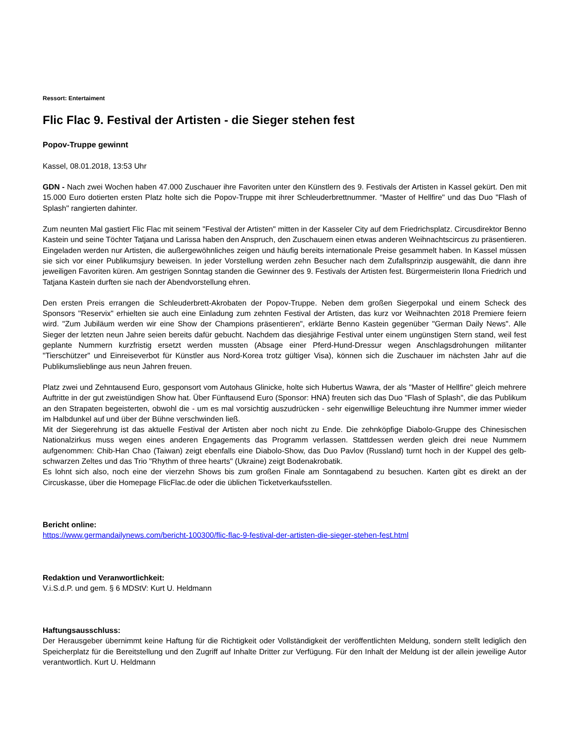Ressort: Entertaiment
Flic Flac 9. Festival der Artisten - die Sieger stehen fest
Popov-Truppe gewinnt
Kassel, 08.01.2018, 13:53 Uhr
GDN - Nach zwei Wochen haben 47.000 Zuschauer ihre Favoriten unter den Künstlern des 9. Festivals der Artisten in Kassel gekürt. Den mit 15.000 Euro dotierten ersten Platz holte sich die Popov-Truppe mit ihrer Schleuderbrettnummer. "Master of Hellfire" und das Duo "Flash of Splash" rangierten dahinter.
Zum neunten Mal gastiert Flic Flac mit seinem "Festival der Artisten" mitten in der Kasseler City auf dem Friedrichsplatz. Circusdirektor Benno Kastein und seine Töchter Tatjana und Larissa haben den Anspruch, den Zuschauern einen etwas anderen Weihnachtscircus zu präsentieren. Eingeladen werden nur Artisten, die außergewöhnliches zeigen und häufig bereits internationale Preise gesammelt haben. In Kassel müssen sie sich vor einer Publikumsjury beweisen. In jeder Vorstellung werden zehn Besucher nach dem Zufallsprinzip ausgewählt, die dann ihre jeweiligen Favoriten küren. Am gestrigen Sonntag standen die Gewinner des 9. Festivals der Artisten fest. Bürgermeisterin Ilona Friedrich und Tatjana Kastein durften sie nach der Abendvorstellung ehren.
Den ersten Preis errangen die Schleuderbrett-Akrobaten der Popov-Truppe. Neben dem großen Siegerpokal und einem Scheck des Sponsors "Reservix" erhielten sie auch eine Einladung zum zehnten Festival der Artisten, das kurz vor Weihnachten 2018 Premiere feiern wird. "Zum Jubiläum werden wir eine Show der Champions präsentieren", erklärte Benno Kastein gegenüber "German Daily News". Alle Sieger der letzten neun Jahre seien bereits dafür gebucht. Nachdem das diesjährige Festival unter einem ungünstigen Stern stand, weil fest geplante Nummern kurzfristig ersetzt werden mussten (Absage einer Pferd-Hund-Dressur wegen Anschlagsdrohungen militanter "Tierschützer" und Einreiseverbot für Künstler aus Nord-Korea trotz gültiger Visa), können sich die Zuschauer im nächsten Jahr auf die Publikumslieblinge aus neun Jahren freuen.
Platz zwei und Zehntausend Euro, gesponsort vom Autohaus Glinicke, holte sich Hubertus Wawra, der als "Master of Hellfire" gleich mehrere Auftritte in der gut zweistündigen Show hat. Über Fünftausend Euro (Sponsor: HNA) freuten sich das Duo "Flash of Splash", die das Publikum an den Strapaten begeisterten, obwohl die - um es mal vorsichtig auszudrücken - sehr eigenwillige Beleuchtung ihre Nummer immer wieder im Halbdunkel auf und über der Bühne verschwinden ließ.
Mit der Siegerehrung ist das aktuelle Festival der Artisten aber noch nicht zu Ende. Die zehnköpfige Diabolo-Gruppe des Chinesischen Nationalzirkus muss wegen eines anderen Engagements das Programm verlassen. Stattdessen werden gleich drei neue Nummern aufgenommen: Chib-Han Chao (Taiwan) zeigt ebenfalls eine Diabolo-Show, das Duo Pavlov (Russland) turnt hoch in der Kuppel des gelb-schwarzen Zeltes und das Trio "Rhythm of three hearts" (Ukraine) zeigt Bodenakrobatik.
Es lohnt sich also, noch eine der vierzehn Shows bis zum großen Finale am Sonntagabend zu besuchen. Karten gibt es direkt an der Circuskasse, über die Homepage FlicFlac.de oder die üblichen Ticketverkaufsstellen.
Bericht online:
https://www.germandailynews.com/bericht-100300/flic-flac-9-festival-der-artisten-die-sieger-stehen-fest.html
Redaktion und Veranwortlichkeit:
V.i.S.d.P. und gem. § 6 MDStV: Kurt U. Heldmann
Haftungsausschluss:
Der Herausgeber übernimmt keine Haftung für die Richtigkeit oder Vollständigkeit der veröffentlichten Meldung, sondern stellt lediglich den Speicherplatz für die Bereitstellung und den Zugriff auf Inhalte Dritter zur Verfügung. Für den Inhalt der Meldung ist der allein jeweilige Autor verantwortlich. Kurt U. Heldmann